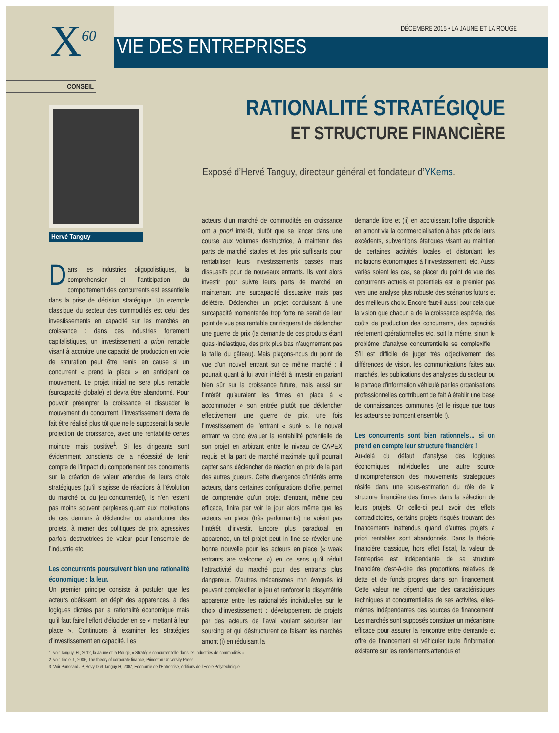X<sup>60</sup>
DÉCEMBRE 2015 • LA JAUNE ET LA ROUGE
VIE DES ENTREPRISES
CONSEIL
Hervé Tanguy
RATIONALITÉ STRATÉGIQUE
ET STRUCTURE FINANCIÈRE
Exposé d’Hervé Tanguy, directeur général et fondateur d’YKems.
Dans les industries oligopolistiques, la compréhension et l’anticipation du comportement des concurrents est essentielle dans la prise de décision stratégique. Un exemple classique du secteur des commodités est celui des investissements en capacité sur les marchés en croissance : dans ces industries fortement capitalistiques, un investissement a priori rentable visant à accroître une capacité de production en voie de saturation peut être remis en cause si un concurrent « prend la place » en anticipant ce mouvement. Le projet initial ne sera plus rentable (surcapacité globale) et devra être abandonné. Pour pouvoir préempter la croissance et dissuader le mouvement du concurrent, l’investissement devra de fait être réalisé plus tôt que ne le supposerait la seule projection de croissance, avec une rentabilité certes moindre mais positive<sup>1</sup>. Si les dirigeants sont évidemment conscients de la nécessité de tenir compte de l’impact du comportement des concurrents sur la création de valeur attendue de leurs choix stratégiques (qu’il s’agisse de réactions à l’évolution du marché ou du jeu concurrentiel), ils n’en restent pas moins souvent perplexes quant aux motivations de ces derniers à déclencher ou abandonner des projets, à mener des politiques de prix agressives parfois destructrices de valeur pour l’ensemble de l’industrie etc.
Les concurrents poursuivent bien une rationalité économique : la leur.
Un premier principe consiste à postuler que les acteurs obéissent, en dépit des apparences, à des logiques dictées par la rationalité économique mais qu’il faut faire l’effort d’élucider en se « mettant à leur place ». Continuons à examiner les stratégies d’investissement en capacité. Les
acteurs d’un marché de commodités en croissance ont a priori intérêt, plutôt que se lancer dans une course aux volumes destructrice, à maintenir des parts de marché stables et des prix suffisants pour rentabiliser leurs investissements passés mais dissuasifs pour de nouveaux entrants. Ils vont alors investir pour suivre leurs parts de marché en maintenant une surcapacité dissuasive mais pas délétère. Déclencher un projet conduisant à une surcapacité momentanée trop forte ne serait de leur point de vue pas rentable car risquerait de déclencher une guerre de prix (la demande de ces produits étant quasi-inélastique, des prix plus bas n’augmentent pas la taille du gâteau). Mais plaçons-nous du point de vue d’un nouvel entrant sur ce même marché : il pourrait quant à lui avoir intérêt à investir en pariant bien sûr sur la croissance future, mais aussi sur l’intérêt qu’auraient les firmes en place à « accommoder » son entrée plutôt que déclencher effectivement une guerre de prix, une fois l’investissement de l’entrant « sunk ». Le nouvel entrant va donc évaluer la rentabilité potentielle de son projet en arbitrant entre le niveau de CAPEX requis et la part de marché maximale qu’il pourrait capter sans déclencher de réaction en prix de la part des autres joueurs. Cette divergence d’intérêts entre acteurs, dans certaines configurations d’offre, permet de comprendre qu’un projet d’entrant, même peu efficace, finira par voir le jour alors même que les acteurs en place (très performants) ne voient pas l’intérêt d’investir. Encore plus paradoxal en apparence, un tel projet peut in fine se révéler une bonne nouvelle pour les acteurs en place (« weak entrants are welcome ») en ce sens qu’il réduit l’attractivité du marché pour des entrants plus dangereux. D’autres mécanismes non évoqués ici peuvent complexifier le jeu et renforcer la dissymétrie apparente entre les rationalités individuelles sur le choix d’investissement : développement de projets par des acteurs de l’aval voulant sécuriser leur sourcing et qui déstructurent ce faisant les marchés amont (i) en réduisant la
demande libre et (ii) en accroissant l’offre disponible en amont via la commercialisation à bas prix de leurs excédents, subventions étatiques visant au maintien de certaines activités locales et distordant les incitations économiques à l’investissement, etc. Aussi variés soient les cas, se placer du point de vue des concurrents actuels et potentiels est le premier pas vers une analyse plus robuste des scénarios futurs et des meilleurs choix. Encore faut-il aussi pour cela que la vision que chacun a de la croissance espérée, des coûts de production des concurrents, des capacités réellement opérationnelles etc. soit la même, sinon le problème d’analyse concurrentielle se complexifie ! S’il est difficile de juger très objectivement des différences de vision, les communications faites aux marchés, les publications des analystes du secteur ou le partage d’information véhiculé par les organisations professionnelles contribuent de fait à établir une base de connaissances communes (et le risque que tous les acteurs se trompent ensemble !).
Les concurrents sont bien rationnels… si on prend en compte leur structure financière !
Au-delà du défaut d’analyse des logiques économiques individuelles, une autre source d’incompréhension des mouvements stratégiques réside dans une sous-estimation du rôle de la structure financière des firmes dans la sélection de leurs projets. Or celle-ci peut avoir des effets contradictoires, certains projets risqués trouvant des financements inattendus quand d’autres projets a priori rentables sont abandonnés. Dans la théorie financière classique, hors effet fiscal, la valeur de l’entreprise est indépendante de sa structure financière c’est-à-dire des proportions relatives de dette et de fonds propres dans son financement. Cette valeur ne dépend que des caractéristiques techniques et concurrentielles de ses activités, elles-mêmes indépendantes des sources de financement. Les marchés sont supposés constituer un mécanisme efficace pour assurer la rencontre entre demande et offre de financement et véhiculer toute l’information existante sur les rendements attendus et
1. voir Tanguy, H., 2012, la Jaune et la Rouge, « Stratégie concurrentielle dans les industries de commodités ».
2. voir Tirole J., 2006, The theory of corporate finance, Princeton University Press.
3. Voir Ponssard JP, Sevy D et Tanguy H, 2007, Economie de l’Entreprise, éditions de l’Ecole Polytechnique.